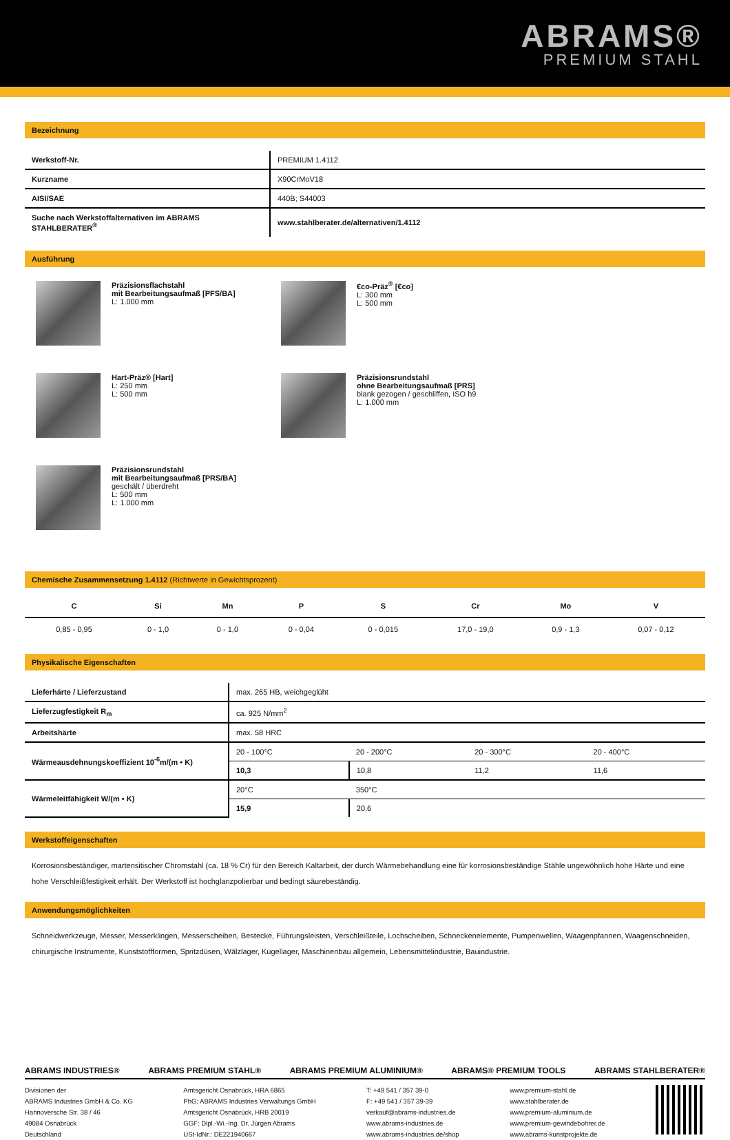ABRAMS®
PREMIUM STAHL
Bezeichnung
| Werkstoff-Nr. | PREMIUM 1.4112 |
| Kurzname | X90CrMoV18 |
| AISI/SAE | 440B; S44003 |
| Suche nach Werkstoffalternativen im ABRAMS STAHLBERATER<sup>®</sup> | www.stahlberater.de/alternativen/1.4112 |
Ausführung
Präzisionsflachstahl
mit Bearbeitungsaufmaß [PFS/BA]
L: 1.000 mm
€co-Präz<sup>®</sup> [€co]
L: 300 mm
L: 500 mm
Hart-Präz® [Hart]
L: 250 mm
L: 500 mm
Präzisionsrundstahl
ohne Bearbeitungsaufmaß [PRS]
blank gezogen / geschliffen, ISO h9
L: 1.000 mm
Präzisionsrundstahl
mit Bearbeitungsaufmaß [PRS/BA]
geschält / überdreht
L: 500 mm
L: 1.000 mm
Chemische Zusammensetzung 1.4112 (Richtwerte in Gewichtsprozent)
| C | Si | Mn | P | S | Cr | Mo | V |
| --- | --- | --- | --- | --- | --- | --- | --- |
| 0,85 - 0,95 | 0 - 1,0 | 0 - 1,0 | 0 - 0,04 | 0 - 0,015 | 17,0 - 19,0 | 0,9 - 1,3 | 0,07 - 0,12 |
Physikalische Eigenschaften
| Lieferhärte / Lieferzustand | max. 265 HB, weichgeglüht | | | |
| Lieferzugfestigkeit R<sub>m</sub> | ca. 925 N/mm<sup>2</sup> | | | |
| Arbeitshärte | max. 58 HRC | | | |
| Wärmeausdehnungskoeffizient 10<sup>-6</sup>m/(m • K) | 20 - 100°C | 20 - 200°C | 20 - 300°C | 20 - 400°C |
| | 10,3 | 10,8 | 11,2 | 11,6 |
| Wärmeleitfähigkeit W/(m • K) | 20°C | 350°C | | |
| | 15,9 | 20,6 | | |
Werkstoffeigenschaften
Korrosionsbeständiger, martensitischer Chromstahl (ca. 18 % Cr) für den Bereich Kaltarbeit, der durch Wärmebehandlung eine für korrosionsbeständige Stähle ungewöhnlich hohe Härte und eine hohe Verschleißfestigkeit erhält. Der Werkstoff ist hochglanzpolierbar und bedingt säurebeständig.
Anwendungsmöglichkeiten
Schneidwerkzeuge, Messer, Messerklingen, Messerscheiben, Bestecke, Führungsleisten, Verschleißteile, Lochscheiben, Schneckenelemente, Pumpenwellen, Waagenpfannen, Waagenschneiden, chirurgische Instrumente, Kunststoffformen, Spritzdüsen, Wälzlager, Kugellager, Maschinenbau allgemein, Lebensmittelindustrie, Bauindustrie.
ABRAMS INDUSTRIES® ABRAMS PREMIUM STAHL® ABRAMS PREMIUM ALUMINIUM® ABRAMS® PREMIUM TOOLS ABRAMS STAHLBERATER®
Divisionen der
ABRAMS Industries GmbH & Co. KG
Hannoversche Str. 38 / 46
49084 Osnabrück
Deutschland
Amtsgericht Osnabrück, HRA 6865
PhG: ABRAMS Industries Verwaltungs GmbH
Amtsgericht Osnabrück, HRB 20019
GGF: Dipl.-Wi.-Ing. Dr. Jürgen Abrams
USt-IdNr.: DE221940667
T: +49 541 / 357 39-0
F: +49 541 / 357 39-39
verkauf@abrams-industries.de
www.abrams-industries.de
www.abrams-industries.de/shop
www.premium-stahl.de
www.stahlberater.de
www.premium-aluminium.de
www.premium-gewindebohrer.de
www.abrams-kunstprojekte.de